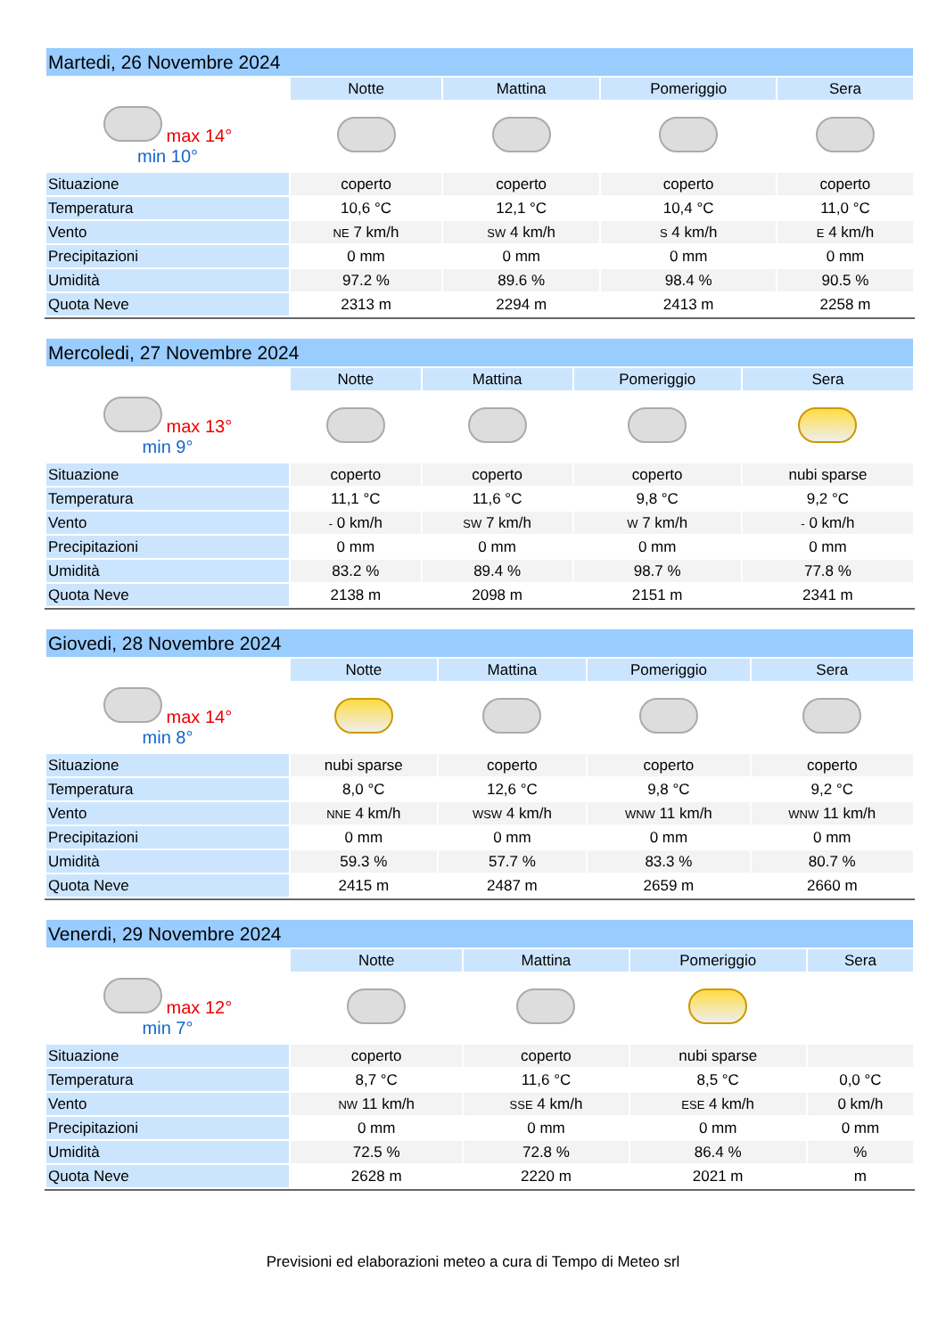| Martedi, 26 Novembre 2024 | | | | |
| --- | --- | --- | --- | --- |
| | Notte | Mattina | Pomeriggio | Sera |
| max 14° min 10° | | | | |
| Situazione | coperto | coperto | coperto | coperto |
| Temperatura | 10,6 °C | 12,1 °C | 10,4 °C | 11,0 °C |
| Vento | NE 7 km/h | SW 4 km/h | S 4 km/h | E 4 km/h |
| Precipitazioni | 0 mm | 0 mm | 0 mm | 0 mm |
| Umidità | 97.2 % | 89.6 % | 98.4 % | 90.5 % |
| Quota Neve | 2313 m | 2294 m | 2413 m | 2258 m |
| Mercoledi, 27 Novembre 2024 | | | | |
| --- | --- | --- | --- | --- |
| | Notte | Mattina | Pomeriggio | Sera |
| max 13° min 9° | | | | |
| Situazione | coperto | coperto | coperto | nubi sparse |
| Temperatura | 11,1 °C | 11,6 °C | 9,8 °C | 9,2 °C |
| Vento | - 0 km/h | SW 7 km/h | W 7 km/h | - 0 km/h |
| Precipitazioni | 0 mm | 0 mm | 0 mm | 0 mm |
| Umidità | 83.2 % | 89.4 % | 98.7 % | 77.8 % |
| Quota Neve | 2138 m | 2098 m | 2151 m | 2341 m |
| Giovedi, 28 Novembre 2024 | | | | |
| --- | --- | --- | --- | --- |
| | Notte | Mattina | Pomeriggio | Sera |
| max 14° min 8° | | | | |
| Situazione | nubi sparse | coperto | coperto | coperto |
| Temperatura | 8,0 °C | 12,6 °C | 9,8 °C | 9,2 °C |
| Vento | NNE 4 km/h | WSW 4 km/h | WNW 11 km/h | WNW 11 km/h |
| Precipitazioni | 0 mm | 0 mm | 0 mm | 0 mm |
| Umidità | 59.3 % | 57.7 % | 83.3 % | 80.7 % |
| Quota Neve | 2415 m | 2487 m | 2659 m | 2660 m |
| Venerdi, 29 Novembre 2024 | | | | |
| --- | --- | --- | --- | --- |
| | Notte | Mattina | Pomeriggio | Sera |
| max 12° min 7° | | | | |
| Situazione | coperto | coperto | nubi sparse | |
| Temperatura | 8,7 °C | 11,6 °C | 8,5 °C | 0,0 °C |
| Vento | NW 11 km/h | SSE 4 km/h | ESE 4 km/h | 0 km/h |
| Precipitazioni | 0 mm | 0 mm | 0 mm | 0 mm |
| Umidità | 72.5 % | 72.8 % | 86.4 % | % |
| Quota Neve | 2628 m | 2220 m | 2021 m | m |
Previsioni ed elaborazioni meteo a cura di Tempo di Meteo srl